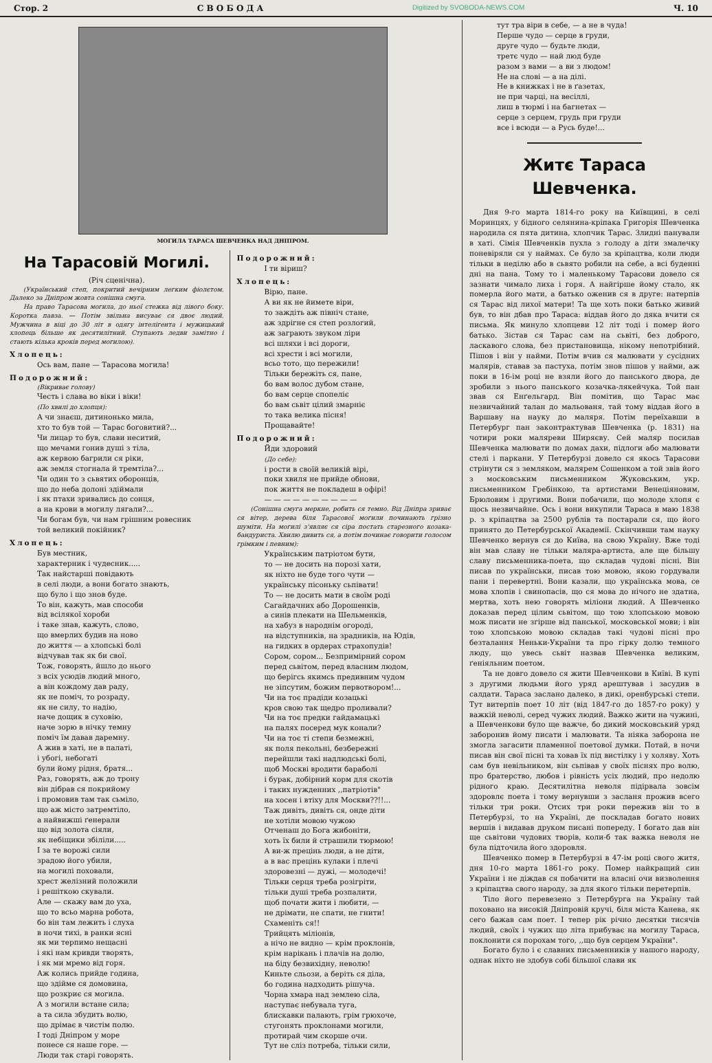Стор. 2 С В О Б О Д А Digitized by SVOBODA-NEWS.COM Ч. 10
МОГИЛА ТАРАСА ШЕВЧЕНКА НАД ДНІПРОМ.
На Тарасовій Могилі.
(Річ сценічна).
(Український степ, покритий вечірним легким фіолєтом. Далеко за Дніпром жовта сонішна смуга.
На право Тарасова могила, до ньої стежка від лівого боку. Коротка павза. — Потім звільна висуває ся двоє людий. Мужчина в віці до 30 літ в одягу інтелігента і мужицький хлопець більше як десятилітний. Ступають ледви замітно і стають кілька кроків перед могилою).
Хлопець:
Ось вам, пане — Тарасова могила!
Подорожний:
(Вікриває голову)
Честь і слава во віки і віки!
(По хвилі до хлопця):
А чи знаєш, дитинонько мила,
хто то був той — Тарас боговитий?...
Чи лицар то був, слави неситий,
що мечами гонив душі з тіла,
аж кервою багрили ся ріки,
аж земля стогнала й тремтіла?...
Чи один то з сьвятих оборонців,
що до неба долоні здіймали
і як птахи зривались до сонця,
а на крови в могилу лягали?...
Чи богам був, чи нам грішним ровесник
той великий покійник?
Хлопець:
Був местник,
характерник і чудесник.....
Так найстарші повідають
в селі люди, а вони богато знають,
що було і що знов буде.
То він, кажуть, мав способи
від всілякої хороби
і таке знав, кажуть, слово,
що вмерлих будив на ново
до життя — а хлопські болі
відчував так як би свої.
Тож, говорять, йшло до нього
з всіх усюдів людий много,
а він кождому дав раду,
як не поміч, то розраду,
як не силу, то надію,
наче дощик в суховію,
наче зорю в нічку темну
поміч їм давав даремну.
А жив в хаті, не в палаті,
і убогі, небогаті
були йому рідня, братя...
Раз, говорять, аж до трону
він дібрав ся покрийому
і промовив там так сьміло,
що аж місто затремтіло,
а найвижші ґенерали
що від золота сіяли,
як небіщики збіліли.....
І за те ворожі сили
зрадою його убили,
на могилі поховали,
хрест желізний положили
і решіткою скували.
Але — скажу вам до уха,
що то всьо марна робота,
бо він там лежить і слуха
в ночи тихі, в ранки ясні
як ми терпимо нещасні
і які нам кривди творять,
і як ми мремо від горя.
Аж колись прийде година,
що здійме ся домовина,
що розкриє ся могила.
А з могили встане сила;
а та сила збудить волю,
що дрімає в чистім полю.
І тоді Дніпром у море
понесе ся наше горе. —
Люди так старі говорять.
Подорожний:
І ти віриш?
Хлопець:
Вірю, пане.
А ви як не йимете віри,
то заждіть аж північ стане,
аж здрігне ся степ розлогий,
аж заграють звуком ліри
всі шляхи і всі дороги,
всі хрести і всі могили,
всьо тото, що пережили!
Тільки бережіть ся, пане,
бо вам волос дубом стане,
бо вам серце спопеліє
бо вам сьвіт цілий змарніє
то така велика пісня!
Прощавайте!
Подорожний:
Йди здоровий
(До себе):
і рости в своїй великій вірі,
поки хвиля не прийде обнови,
пок життя не покладеш в офірі!
— — — — — — — — — —
(Сонішна смуга меркне, робить ся темно. Від Дніпра зриває ся вітер, дерева біля Тарасової могили починають грізно шуміти. На могилі з'являє ся сіра постать старезного козака-бандуриста. Хвилю дивить ся, а потім починає говорити голосом грімким і певним):
Українським патріотом бути,
то — не досить на порозі хати,
як ніхто не буде того чути —
українську пісоньку сьпівати!
То — не досить мати в своїм роді
Сагайдачних або Дорошенків,
а синів плекати на Шельменків,
на хабуз в народнім огороді,
на відступників, на зрадників, на Юдів,
на гидких в ордерах страхопудів!
Сором, сором... Безпримірний сором
перед сьвітом, перед власним людом,
що берігсь якимсь предивним чудом
не зіпсутим, божим первотвором!...
Чи на тоє прадіди козацькі
кров свою так щедро проливали?
Чи на тоє предки гайдамацькі
на палях посеред мук конали?
Чи на тоє ті степи безмежні,
як поля пекольні, безбережні
перейшли такі надлюдські болі,
щоб Москві вродити бараболі
і бурак, добірний корм для скотів
і таких нужденних ,,патріотів"
на хосен і втіху для Москви??!!...
Таж дивіть, дивіть ся, онде діти
не хотіли мовою чужою
Отченаш до Бога жибоніти,
хоть їх били й страшили тюрмою!
А ви-ж прецінь люди, а не діти,
а в вас прецінь кулаки і плечі
здоровезні — дужі, — молодечі!
Тільки серця треба розігріти,
тільки душі треба розпалити,
щоб почати жити і любити, —
не дрімати, не спати, не гнити!
Схаменіть ся!!
Трийцять міліонів,
а нічо не видно — крім проклонів,
крім нарікань і плачів на долю,
на біду безвихідну, неволю!
Киньте сльози, а беріть ся діла,
бо година надходить рішуча.
Чорна хмара над землею сіла,
наступає небувала туга,
блискавки палають, грім грюхоче,
стугонять проклонами могили,
протирай чим скорше очи.
Тут не сліз потреба, тільки сили,
тут тра віри в себе, — а не в чуда!
Перше чудо — серце в груди,
друге чудо — будьте люди,
третє чудо — най люд буде
разом з вами — а ви з людом!
Не на слові — а на ділі.
Не в книжках і не в ґазетах,
не при чарці, на весіллі,
лиш в тюрмі і на багнетах —
серце з серцем, грудь при груди
все і всюди — а Русь буде!...
Житє Тараса Шевченка.
Дня 9-го марта 1814-го року на Київщині, в селі Моринцях, у бідного селянина-кріпака Григорія Шевченка народила ся пята дитина, хлопчик Тарас. Злидні панували в хаті. Сімія Шевченків пухла з голоду а діти змалечку поневіряли ся у наймах. Се було за кріпацтва, коли люди тільки в неділю або в сьвято робили на себе, а всі буденні дні на пана. Тому то і маленькому Тарасови довело ся зазнати чимало лиха і горя. А найгірше йому стало, як померла його мати, а батько оженив ся в друге: натерпів ся Тарас від лихої матери! Та ще хоть поки батько живий був, то він дбав про Тараса: віддав його до дяка вчити ся письма. Як минуло хлопцеви 12 літ тоді і помер його батько. Зістав ся Тарас сам на сьвіті, без доброго, ласкавого слова, без пристановища, нікому непотрібний. Пішов і він у найми. Потім вчив ся малювати у сусідних малярів, ставав за пастуха, потім знов пішов у найми, аж поки в 16-ім році не взяли його до панського двора, де зробили з нього панського козачка-лякейчука. Той пан звав ся Енґельгард. Він помітив, що Тарас має незвичайний талан до мальованя, тай тому віддав його в Варшаву на науку до маляря. Потім переїхавши в Петербург пан законтрактував Шевченка (р. 1831) на чотири роки маляреви Ширяєву. Сей маляр посилав Шевченка малювати по домах дахи, підлоги або малювати стелі і паркани. У Петербурзі довело ся якось Тарасови стрінути ся з земляком, малярем Сошенком а той звів його з московським письменником Жуковським, укр. письменником Гребінкою, та артистами Венеціяновим, Брюловим і другими. Вони побачили, що молоде хлопя є щось незвичайне. Ось і вони викупили Тараса в маю 1838 р. з кріпацтва за 2500 рублів та постарали ся, що його принято до Петербурської Академії. Скінчивши там науку Шевченко вернув ся до Київа, на свою Україну. Вже тоді він мав славу не тільки маляра-артиста, але ще більшу славу письменника-поета, що складав чудові пісні. Він писав по українськи, писав тою мовою, якою гордували пани і перевертні. Вони казали, що українська мова, се мова хлопів і свинопасів, що ся мова до нічого не здатна, мертва, хоть нею говорять міліони людий. А Шевченко доказав перед цілим сьвітом, що тою хлопською мовою мож писати не згірше від панської, московської мови; і він тою хлопською мовою складав такі чудові пісні про безталання Неньки-України та про гірку долю темного люду, що увесь сьвіт назвав Шевченка великим, ґеніяльним поетом.
Та не довго довело ся жити Шевченкови в Київі. В купі з другими людьми його уряд арештував і засудив в салдати. Тараса заслано далеко, в дикі, оренбурські степи. Тут витерпів поет 10 літ (від 1847-го до 1857-го року) у важкій неволі, серед чужих людий. Важко жити на чужині, а Шевченкови було ще важче, бо дикий московський уряд заборонив йому писати і малювати. Та ніяка заборона не змогла загасити пламенної поетової думки. Потай, в ночи писав він свої пісні та ховав їх під вистілку і у холяву. Хоть сам був невільником, він сьпівав у своїх піснях про волю, про братерство, любов і рівність усіх людий, про недолю рідного краю. Десятилітна неволя підірвала зовсім здоровлє поета і тому вернувши з засланя прожив всего тільки три роки. Отсих три роки пережив він то в Петербурзі, то на Україні, де поскладав богато нових вершів і видавав друком писані попереду. І богато дав він ще сьвітови чудових творів, коли-б так важка неволя не була підточила його здоровля.
Шевченко помер в Петербурзі в 47-ім році свого житя, дня 10-го марта 1861-го року. Помер найкращий син України і не діждав ся побачити на власні очи визволення з кріпацтва свого народу, за для якого тільки перетерпів.
Тіло його перевезено з Петербурга на Україну тай поховано на високій Дніпровій кручі, біля міста Канева, як сего бажав сам поет. І тепер рік річно десятки тисячів людий, своїх і чужих що літа прибуває на могилу Тараса, поклонити ся порохам того, ,,що був серцем України".
Богато було і є славних письменників у нашого народу, однак ніхто не здобув собі більшої слави як